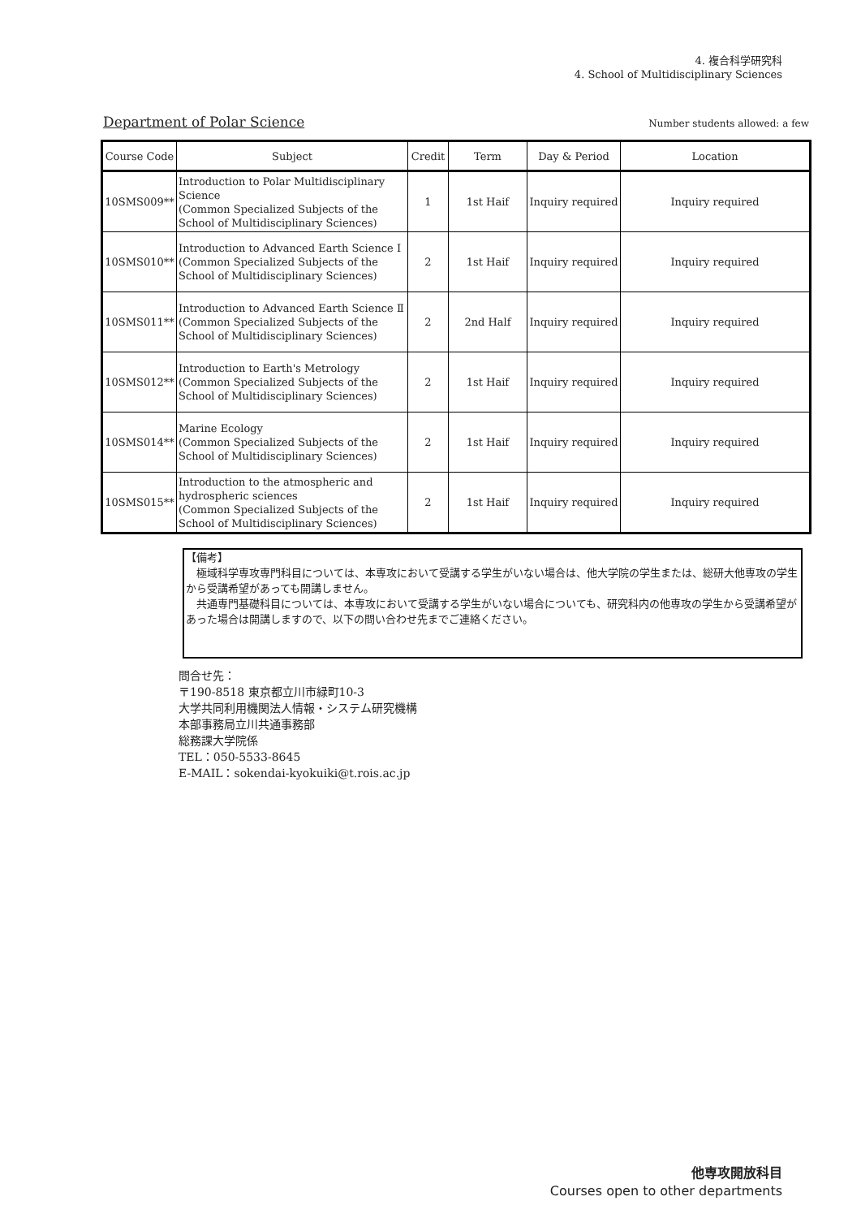4. 複合科学研究科
4. School of Multidisciplinary Sciences
Department of Polar Science
Number students allowed: a few
| Course Code | Subject | Credit | Term | Day & Period | Location |
| --- | --- | --- | --- | --- | --- |
| 10SMS009** | Introduction to Polar Multidisciplinary Science (Common Specialized Subjects of the School of Multidisciplinary Sciences) | 1 | 1st Haif | Inquiry required | Inquiry required |
| 10SMS010** | Introduction to Advanced Earth Science Ⅰ (Common Specialized Subjects of the School of Multidisciplinary Sciences) | 2 | 1st Haif | Inquiry required | Inquiry required |
| 10SMS011** | Introduction to Advanced Earth Science Ⅱ (Common Specialized Subjects of the School of Multidisciplinary Sciences) | 2 | 2nd Half | Inquiry required | Inquiry required |
| 10SMS012** | Introduction to Earth's Metrology (Common Specialized Subjects of the School of Multidisciplinary Sciences) | 2 | 1st Haif | Inquiry required | Inquiry required |
| 10SMS014** | Marine Ecology (Common Specialized Subjects of the School of Multidisciplinary Sciences) | 2 | 1st Haif | Inquiry required | Inquiry required |
| 10SMS015** | Introduction to the atmospheric and hydrospheric sciences (Common Specialized Subjects of the School of Multidisciplinary Sciences) | 2 | 1st Haif | Inquiry required | Inquiry required |
【備考】
　極域科学専攻専門科目については、本専攻において受講する学生がいない場合は、他大学院の学生または、総研大他専攻の学生から受講希望があっても開講しません。
　共通専門基礎科目については、本専攻において受講する学生がいない場合についても、研究科内の他専攻の学生から受講希望があった場合は開講しますので、以下の問い合わせ先までご連絡ください。
問合せ先：
〒190-8518 東京都立川市緑町10-3
大学共同利用機関法人情報・システム研究機構
本部事務局立川共通事務部
総務課大学院係
TEL：050-5533-8645
E-MAIL：sokendai-kyokuiki@t.rois.ac.jp
他専攻開放科目
Courses open to other departments